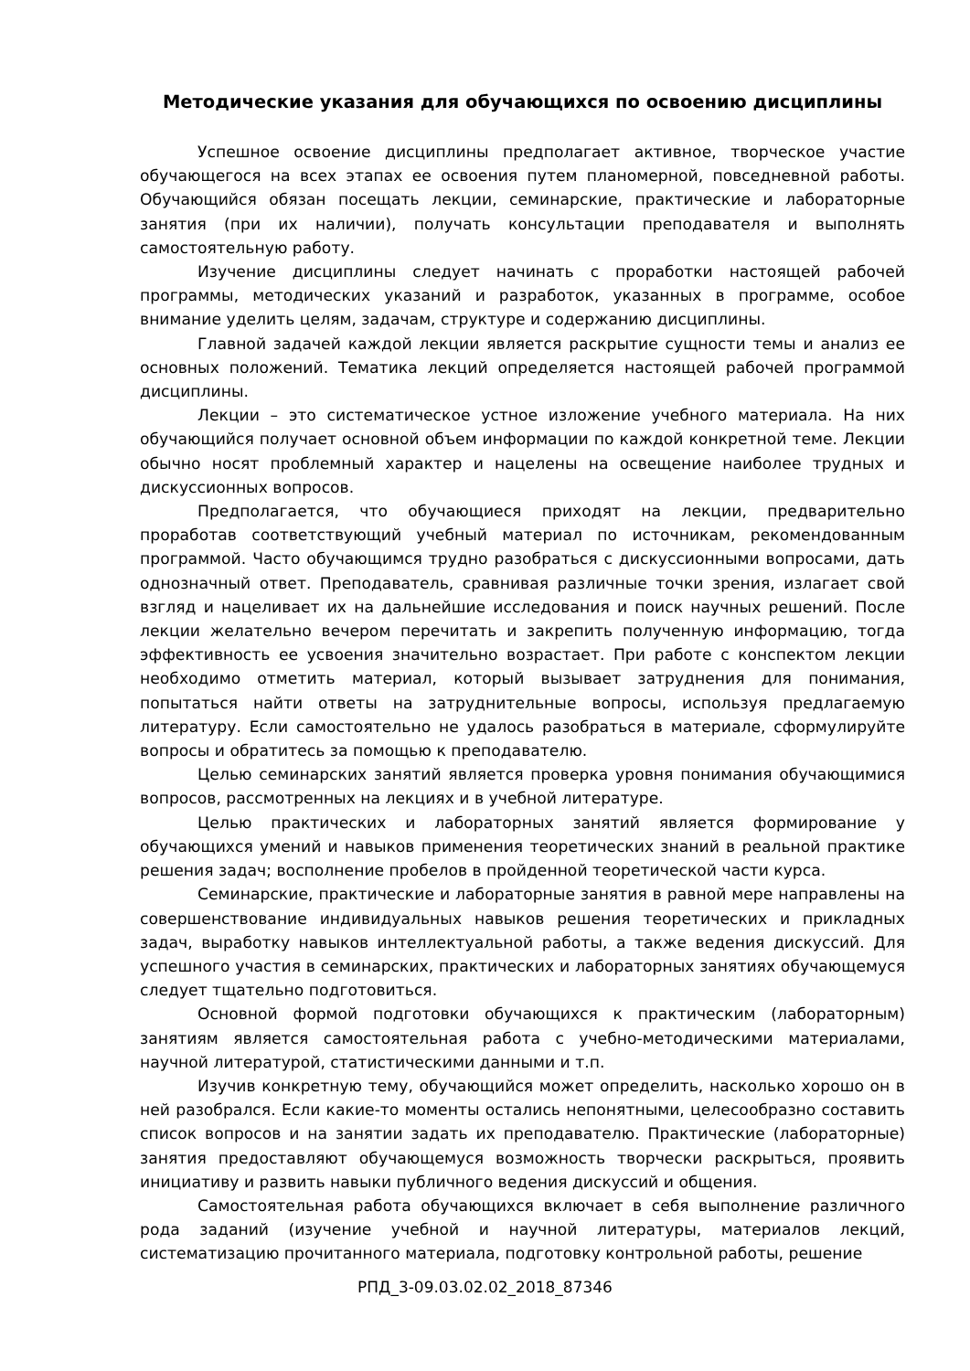Методические указания для обучающихся по освоению дисциплины
Успешное освоение дисциплины предполагает активное, творческое участие обучающегося на всех этапах ее освоения путем планомерной, повседневной работы. Обучающийся обязан посещать лекции, семинарские, практические и лабораторные занятия (при их наличии), получать консультации преподавателя и выполнять самостоятельную работу.
Изучение дисциплины следует начинать с проработки настоящей рабочей программы, методических указаний и разработок, указанных в программе, особое внимание уделить целям, задачам, структуре и содержанию дисциплины.
Главной задачей каждой лекции является раскрытие сущности темы и анализ ее основных положений. Тематика лекций определяется настоящей рабочей программой дисциплины.
Лекции – это систематическое устное изложение учебного материала. На них обучающийся получает основной объем информации по каждой конкретной теме. Лекции обычно носят проблемный характер и нацелены на освещение наиболее трудных и дискуссионных вопросов.
Предполагается, что обучающиеся приходят на лекции, предварительно проработав соответствующий учебный материал по источникам, рекомендованным программой. Часто обучающимся трудно разобраться с дискуссионными вопросами, дать однозначный ответ. Преподаватель, сравнивая различные точки зрения, излагает свой взгляд и нацеливает их на дальнейшие исследования и поиск научных решений. После лекции желательно вечером перечитать и закрепить полученную информацию, тогда эффективность ее усвоения значительно возрастает. При работе с конспектом лекции необходимо отметить материал, который вызывает затруднения для понимания, попытаться найти ответы на затруднительные вопросы, используя предлагаемую литературу. Если самостоятельно не удалось разобраться в материале, сформулируйте вопросы и обратитесь за помощью к преподавателю.
Целью семинарских занятий является проверка уровня понимания обучающимися вопросов, рассмотренных на лекциях и в учебной литературе.
Целью практических и лабораторных занятий является формирование у обучающихся умений и навыков применения теоретических знаний в реальной практике решения задач; восполнение пробелов в пройденной теоретической части курса.
Семинарские, практические и лабораторные занятия в равной мере направлены на совершенствование индивидуальных навыков решения теоретических и прикладных задач, выработку навыков интеллектуальной работы, а также ведения дискуссий. Для успешного участия в семинарских, практических и лабораторных занятиях обучающемуся следует тщательно подготовиться.
Основной формой подготовки обучающихся к практическим (лабораторным) занятиям является самостоятельная работа с учебно-методическими материалами, научной литературой, статистическими данными и т.п.
Изучив конкретную тему, обучающийся может определить, насколько хорошо он в ней разобрался. Если какие-то моменты остались непонятными, целесообразно составить список вопросов и на занятии задать их преподавателю. Практические (лабораторные) занятия предоставляют обучающемуся возможность творчески раскрыться, проявить инициативу и развить навыки публичного ведения дискуссий и общения.
Самостоятельная работа обучающихся включает в себя выполнение различного рода заданий (изучение учебной и научной литературы, материалов лекций, систематизацию прочитанного материала, подготовку контрольной работы, решение
РПД_3-09.03.02.02_2018_87346